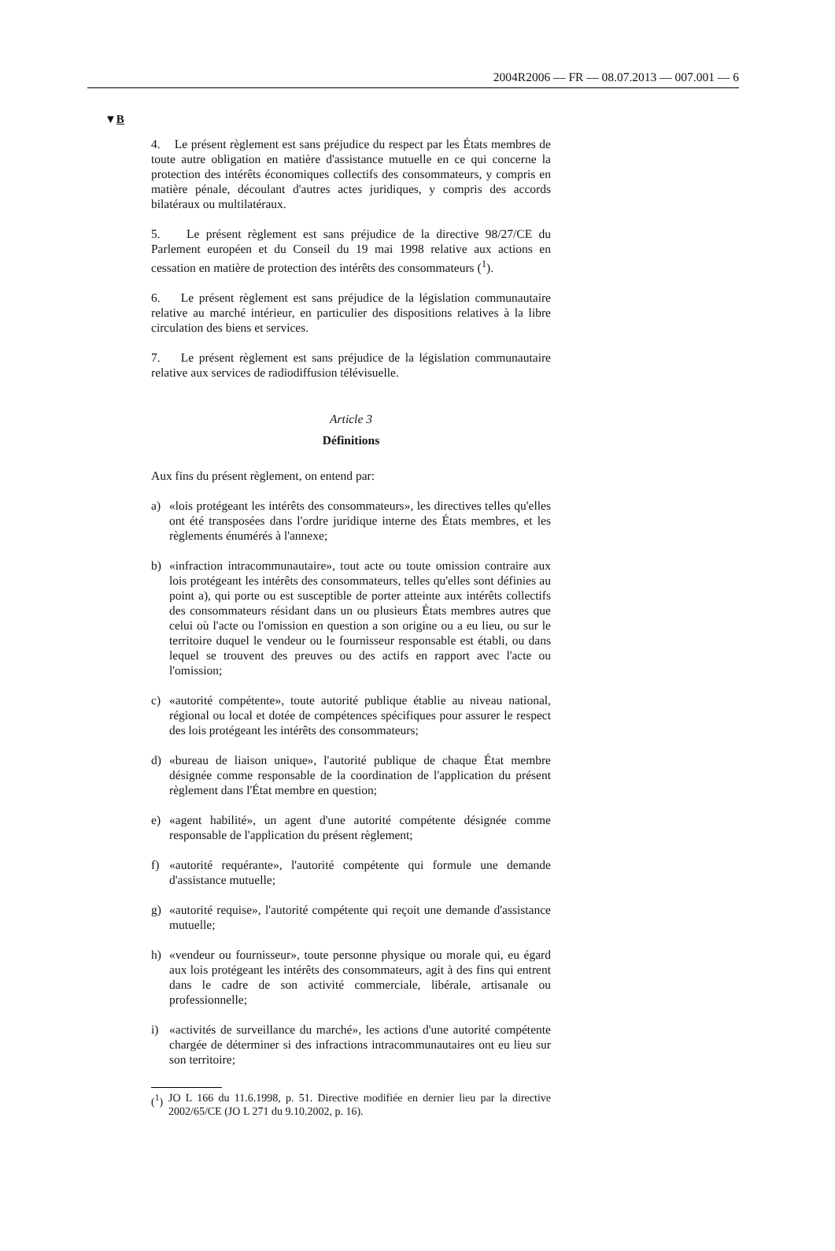2004R2006 — FR — 08.07.2013 — 007.001 — 6
▼B
4. Le présent règlement est sans préjudice du respect par les États membres de toute autre obligation en matière d'assistance mutuelle en ce qui concerne la protection des intérêts économiques collectifs des consommateurs, y compris en matière pénale, découlant d'autres actes juridiques, y compris des accords bilatéraux ou multilatéraux.
5. Le présent règlement est sans préjudice de la directive 98/27/CE du Parlement européen et du Conseil du 19 mai 1998 relative aux actions en cessation en matière de protection des intérêts des consommateurs (<sup>1</sup>).
6. Le présent règlement est sans préjudice de la législation communautaire relative au marché intérieur, en particulier des dispositions relatives à la libre circulation des biens et services.
7. Le présent règlement est sans préjudice de la législation communautaire relative aux services de radiodiffusion télévisuelle.
Article 3
Définitions
Aux fins du présent règlement, on entend par:
a) «lois protégeant les intérêts des consommateurs», les directives telles qu'elles ont été transposées dans l'ordre juridique interne des États membres, et les règlements énumérés à l'annexe;
b) «infraction intracommunautaire», tout acte ou toute omission contraire aux lois protégeant les intérêts des consommateurs, telles qu'elles sont définies au point a), qui porte ou est susceptible de porter atteinte aux intérêts collectifs des consommateurs résidant dans un ou plusieurs États membres autres que celui où l'acte ou l'omission en question a son origine ou a eu lieu, ou sur le territoire duquel le vendeur ou le fournisseur responsable est établi, ou dans lequel se trouvent des preuves ou des actifs en rapport avec l'acte ou l'omission;
c) «autorité compétente», toute autorité publique établie au niveau national, régional ou local et dotée de compétences spécifiques pour assurer le respect des lois protégeant les intérêts des consommateurs;
d) «bureau de liaison unique», l'autorité publique de chaque État membre désignée comme responsable de la coordination de l'application du présent règlement dans l'État membre en question;
e) «agent habilité», un agent d'une autorité compétente désignée comme responsable de l'application du présent règlement;
f) «autorité requérante», l'autorité compétente qui formule une demande d'assistance mutuelle;
g) «autorité requise», l'autorité compétente qui reçoit une demande d'assistance mutuelle;
h) «vendeur ou fournisseur», toute personne physique ou morale qui, eu égard aux lois protégeant les intérêts des consommateurs, agit à des fins qui entrent dans le cadre de son activité commerciale, libérale, artisanale ou professionnelle;
i) «activités de surveillance du marché», les actions d'une autorité compétente chargée de déterminer si des infractions intracommunautaires ont eu lieu sur son territoire;
(<sup>1</sup>)
JO L 166 du 11.6.1998, p. 51. Directive modifiée en dernier lieu par la directive 2002/65/CE (JO L 271 du 9.10.2002, p. 16).